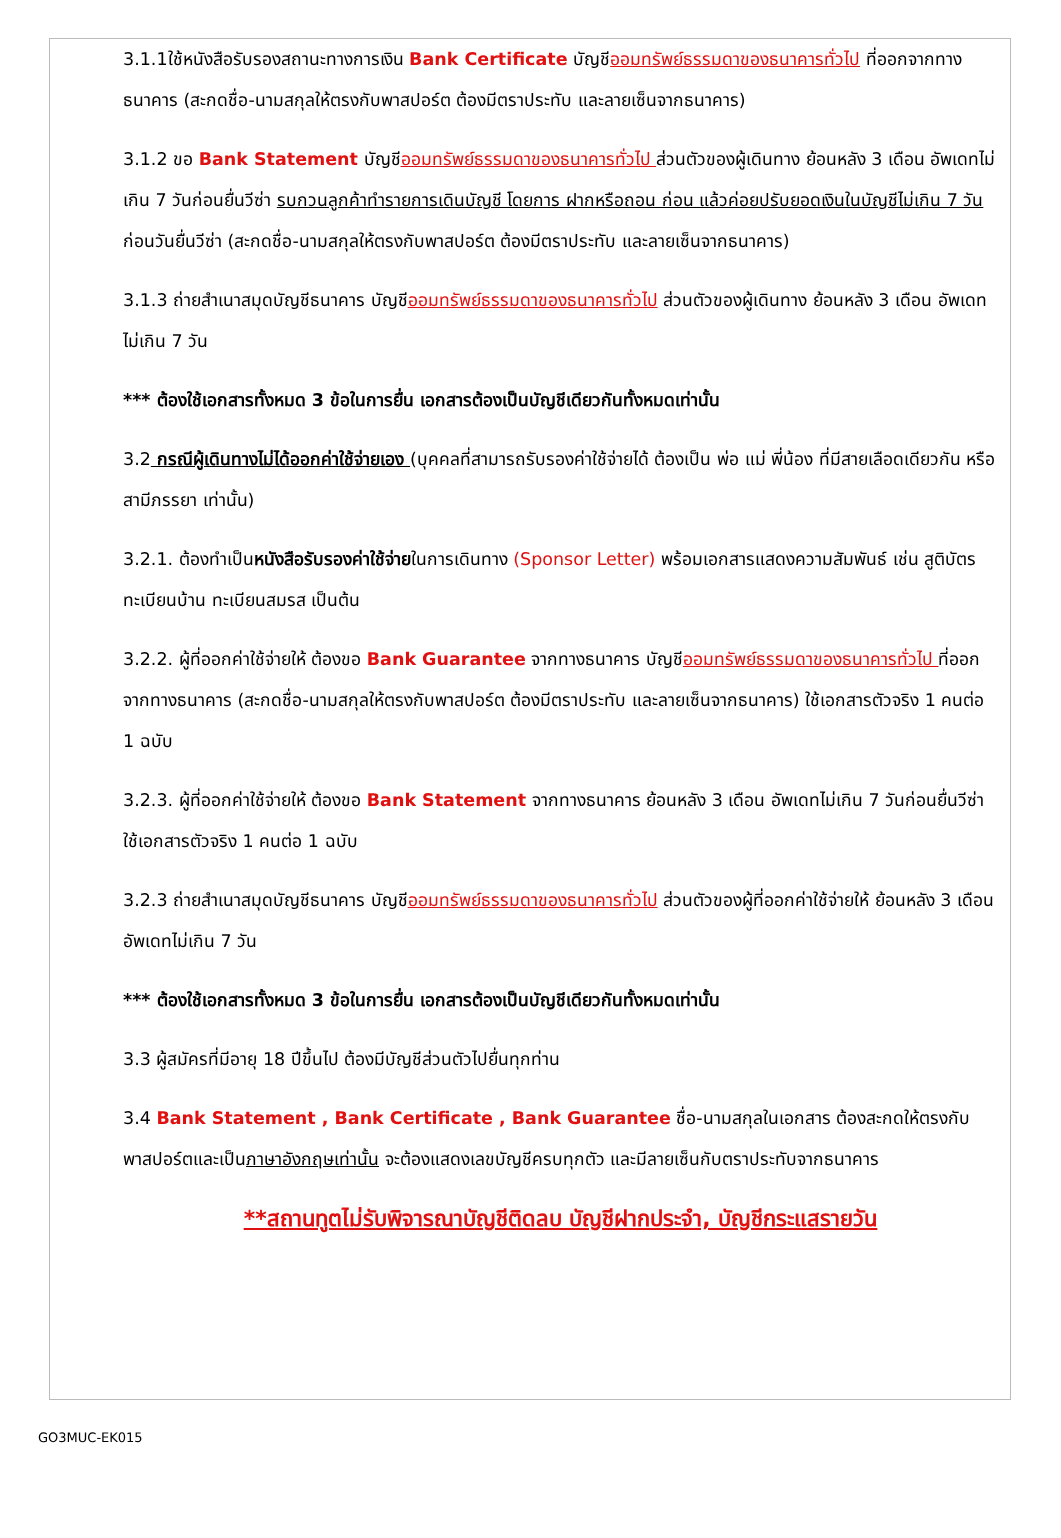3.1.1ใช้หนังสือรับรองสถานะทางการเงิน Bank Certificate บัญชีออมทรัพย์ธรรมดาของธนาคารทั่วไป ที่ออกจากทางธนาคาร (สะกดชื่อ-นามสกุลให้ตรงกับพาสปอร์ต ต้องมีตราประทับ และลายเซ็นจากธนาคาร)
3.1.2 ขอ Bank Statement บัญชีออมทรัพย์ธรรมดาของธนาคารทั่วไป ส่วนตัวของผู้เดินทาง ย้อนหลัง 3 เดือน อัพเดทไม่เกิน 7 วันก่อนยื่นวีซ่า รบกวนลูกค้าทำรายการเดินบัญชี โดยการ ฝากหรือถอน ก่อน แล้วค่อยปรับยอดเงินในบัญชีไม่เกิน 7 วัน ก่อนวันยื่นวีซ่า (สะกดชื่อ-นามสกุลให้ตรงกับพาสปอร์ต ต้องมีตราประทับ และลายเซ็นจากธนาคาร)
3.1.3 ถ่ายสำเนาสมุดบัญชีธนาคาร บัญชีออมทรัพย์ธรรมดาของธนาคารทั่วไป ส่วนตัวของผู้เดินทาง ย้อนหลัง 3 เดือน อัพเดทไม่เกิน 7 วัน
*** ต้องใช้เอกสารทั้งหมด 3 ข้อในการยื่น เอกสารต้องเป็นบัญชีเดียวกันทั้งหมดเท่านั้น
3.2 กรณีผู้เดินทางไม่ได้ออกค่าใช้จ่ายเอง (บุคคลที่สามารถรับรองค่าใช้จ่ายได้ ต้องเป็น พ่อ แม่ พี่น้อง ที่มีสายเลือดเดียวกัน หรือ สามีภรรยา เท่านั้น)
3.2.1. ต้องทำเป็นหนังสือรับรองค่าใช้จ่ายในการเดินทาง (Sponsor Letter) พร้อมเอกสารแสดงความสัมพันธ์ เช่น สูติบัตร ทะเบียนบ้าน ทะเบียนสมรส เป็นต้น
3.2.2. ผู้ที่ออกค่าใช้จ่ายให้ ต้องขอ Bank Guarantee จากทางธนาคาร บัญชีออมทรัพย์ธรรมดาของธนาคารทั่วไป ที่ออกจากทางธนาคาร (สะกดชื่อ-นามสกุลให้ตรงกับพาสปอร์ต ต้องมีตราประทับ และลายเซ็นจากธนาคาร) ใช้เอกสารตัวจริง 1 คนต่อ 1 ฉบับ
3.2.3. ผู้ที่ออกค่าใช้จ่ายให้ ต้องขอ Bank Statement จากทางธนาคาร ย้อนหลัง 3 เดือน อัพเดทไม่เกิน 7 วันก่อนยื่นวีซ่า ใช้เอกสารตัวจริง 1 คนต่อ 1 ฉบับ
3.2.3 ถ่ายสำเนาสมุดบัญชีธนาคาร บัญชีออมทรัพย์ธรรมดาของธนาคารทั่วไป ส่วนตัวของผู้ที่ออกค่าใช้จ่ายให้ ย้อนหลัง 3 เดือน อัพเดทไม่เกิน 7 วัน
*** ต้องใช้เอกสารทั้งหมด 3 ข้อในการยื่น เอกสารต้องเป็นบัญชีเดียวกันทั้งหมดเท่านั้น
3.3 ผู้สมัครที่มีอายุ 18 ปีขึ้นไป ต้องมีบัญชีส่วนตัวไปยื่นทุกท่าน
3.4 Bank Statement , Bank Certificate , Bank Guarantee ชื่อ-นามสกุลในเอกสาร ต้องสะกดให้ตรงกับพาสปอร์ตและเป็นภาษาอังกฤษเท่านั้น จะต้องแสดงเลขบัญชีครบทุกตัว และมีลายเซ็นกับตราประทับจากธนาคาร
**สถานทูตไม่รับพิจารณาบัญชีติดลบ บัญชีฝากประจำ, บัญชีกระแสรายวัน
GO3MUC-EK015